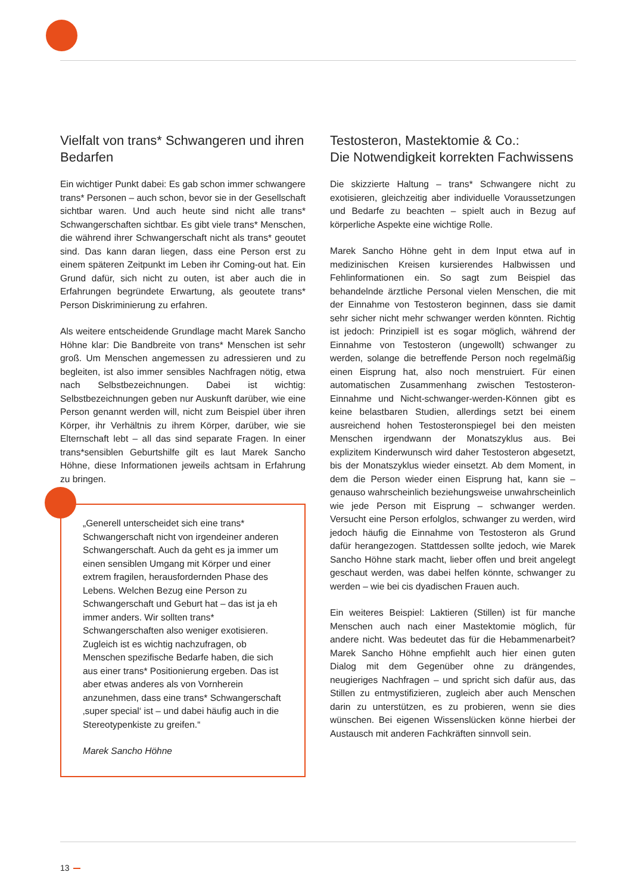Vielfalt von trans* Schwangeren und ihren Bedarfen
Ein wichtiger Punkt dabei: Es gab schon immer schwangere trans* Personen – auch schon, bevor sie in der Gesellschaft sichtbar waren. Und auch heute sind nicht alle trans* Schwangerschaften sichtbar. Es gibt viele trans* Menschen, die während ihrer Schwangerschaft nicht als trans* geoutet sind. Das kann daran liegen, dass eine Person erst zu einem späteren Zeitpunkt im Leben ihr Coming-out hat. Ein Grund dafür, sich nicht zu outen, ist aber auch die in Erfahrungen begründete Erwartung, als geoutete trans* Person Diskriminierung zu erfahren.
Als weitere entscheidende Grundlage macht Marek Sancho Höhne klar: Die Bandbreite von trans* Menschen ist sehr groß. Um Menschen angemessen zu adressieren und zu begleiten, ist also immer sensibles Nachfragen nötig, etwa nach Selbstbezeichnungen. Dabei ist wichtig: Selbstbezeichnungen geben nur Auskunft darüber, wie eine Person genannt werden will, nicht zum Beispiel über ihren Körper, ihr Verhältnis zu ihrem Körper, darüber, wie sie Elternschaft lebt – all das sind separate Fragen. In einer trans*sensiblen Geburtshilfe gilt es laut Marek Sancho Höhne, diese Informationen jeweils achtsam in Erfahrung zu bringen.
„Generell unterscheidet sich eine trans* Schwangerschaft nicht von irgendeiner anderen Schwangerschaft. Auch da geht es ja immer um einen sensiblen Umgang mit Körper und einer extrem fragilen, herausfordernden Phase des Lebens. Welchen Bezug eine Person zu Schwangerschaft und Geburt hat – das ist ja eh immer anders. Wir sollten trans* Schwangerschaften also weniger exotisieren. Zugleich ist es wichtig nachzufragen, ob Menschen spezifische Bedarfe haben, die sich aus einer trans* Positionierung ergeben. Das ist aber etwas anderes als von Vornherein anzunehmen, dass eine trans* Schwangerschaft ‚super special‘ ist – und dabei häufig auch in die Stereotypenkiste zu greifen.“
Marek Sancho Höhne
Testosteron, Mastektomie & Co.:
Die Notwendigkeit korrekten Fachwissens
Die skizzierte Haltung – trans* Schwangere nicht zu exotisieren, gleichzeitig aber individuelle Voraussetzungen und Bedarfe zu beachten – spielt auch in Bezug auf körperliche Aspekte eine wichtige Rolle.
Marek Sancho Höhne geht in dem Input etwa auf in medizinischen Kreisen kursierendes Halbwissen und Fehlinformationen ein. So sagt zum Beispiel das behandelnde ärztliche Personal vielen Menschen, die mit der Einnahme von Testosteron beginnen, dass sie damit sehr sicher nicht mehr schwanger werden könnten. Richtig ist jedoch: Prinzipiell ist es sogar möglich, während der Einnahme von Testosteron (ungewollt) schwanger zu werden, solange die betreffende Person noch regelmäßig einen Eisprung hat, also noch menstruiert. Für einen automatischen Zusammenhang zwischen Testosteron-Einnahme und Nicht-schwanger-werden-Können gibt es keine belastbaren Studien, allerdings setzt bei einem ausreichend hohen Testosteronspiegel bei den meisten Menschen irgendwann der Monatszyklus aus. Bei explizitem Kinderwunsch wird daher Testosteron abgesetzt, bis der Monatszyklus wieder einsetzt. Ab dem Moment, in dem die Person wieder einen Eisprung hat, kann sie – genauso wahrscheinlich beziehungsweise unwahrscheinlich wie jede Person mit Eisprung – schwanger werden. Versucht eine Person erfolglos, schwanger zu werden, wird jedoch häufig die Einnahme von Testosteron als Grund dafür herangezogen. Stattdessen sollte jedoch, wie Marek Sancho Höhne stark macht, lieber offen und breit angelegt geschaut werden, was dabei helfen könnte, schwanger zu werden – wie bei cis dyadischen Frauen auch.
Ein weiteres Beispiel: Laktieren (Stillen) ist für manche Menschen auch nach einer Mastektomie möglich, für andere nicht. Was bedeutet das für die Hebammenarbeit? Marek Sancho Höhne empfiehlt auch hier einen guten Dialog mit dem Gegenüber ohne zu drängendes, neugieriges Nachfragen – und spricht sich dafür aus, das Stillen zu entmystifizieren, zugleich aber auch Menschen darin zu unterstützen, es zu probieren, wenn sie dies wünschen. Bei eigenen Wissenslücken könne hierbei der Austausch mit anderen Fachkräften sinnvoll sein.
13